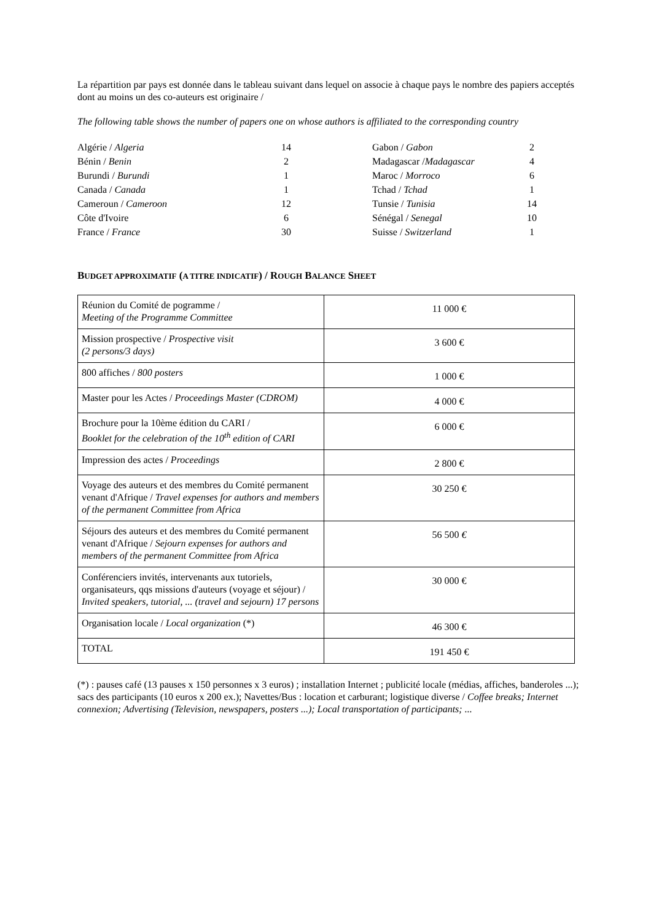La répartition par pays est donnée dans le tableau suivant dans lequel on associe à chaque pays le nombre des papiers acceptés dont au moins un des co-auteurs est originaire /
The following table shows the number of papers one on whose authors is affiliated to the corresponding country
| Algérie / Algeria | 14 | | Gabon / Gabon | 2 |
| Bénin / Benin | 2 | | Madagascar / Madagascar | 4 |
| Burundi / Burundi | 1 | | Maroc / Morroco | 6 |
| Canada / Canada | 1 | | Tchad / Tchad | 1 |
| Cameroun / Cameroon | 12 | | Tunsie / Tunisia | 14 |
| Côte d'Ivoire | 6 | | Sénégal / Senegal | 10 |
| France / France | 30 | | Suisse / Switzerland | 1 |
BUDGET APPROXIMATIF (A TITRE INDICATIF) / ROUGH BALANCE SHEET
| Réunion du Comité de pogramme / Meeting of the Programme Committee | 11 000 € |
| Mission prospective / Prospective visit (2 persons/3 days) | 3 600 € |
| 800 affiches / 800 posters | 1 000 € |
| Master pour les Actes / Proceedings Master (CDROM) | 4 000 € |
| Brochure pour la 10ème édition du CARI / Booklet for the celebration of the 10<sup>th</sup> edition of CARI | 6 000 € |
| Impression des actes / Proceedings | 2 800 € |
| Voyage des auteurs et des membres du Comité permanent venant d'Afrique / Travel expenses for authors and members of the permanent Committee from Africa | 30 250 € |
| Séjours des auteurs et des membres du Comité permanent venant d'Afrique / Sejourn expenses for authors and members of the permanent Committee from Africa | 56 500 € |
| Conférenciers invités, intervenants aux tutoriels, organisateurs, qqs missions d'auteurs (voyage et séjour) / Invited speakers, tutorial, ... (travel and sejourn) 17 persons | 30 000 € |
| Organisation locale / Local organization (*) | 46 300 € |
| TOTAL | 191 450 € |
(*) : pauses café (13 pauses x 150 personnes x 3 euros) ; installation Internet ; publicité locale (médias, affiches, banderoles ...); sacs des participants (10 euros x 200 ex.); Navettes/Bus : location et carburant; logistique diverse / Coffee breaks; Internet connexion; Advertising (Television, newspapers, posters ...); Local transportation of participants; ...